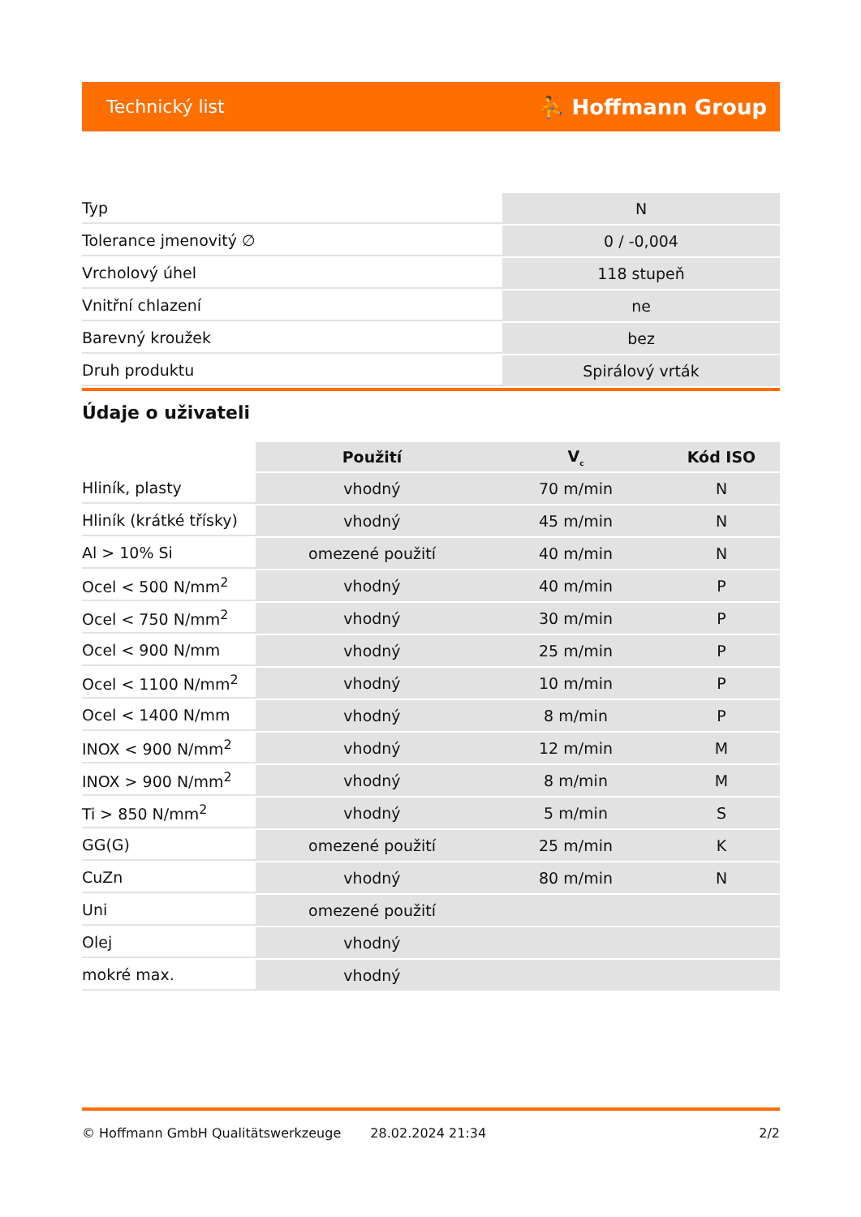Technický list ⛹ Hoffmann Group
| Typ | N |
| Tolerance jmenovitý ∅ | 0 / -0,004 |
| Vrcholový úhel | 118 stupeň |
| Vnitřní chlazení | ne |
| Barevný kroužek | bez |
| Druh produktu | Spirálový vrták |
Údaje o uživateli
| | Použití | V<sub>c</sub> | Kód ISO |
| --- | --- | --- | --- |
| Hliník, plasty | vhodný | 70 m/min | N |
| Hliník (krátké třísky) | vhodný | 45 m/min | N |
| Al > 10% Si | omezené použití | 40 m/min | N |
| Ocel < 500 N/mm<sup>2</sup> | vhodný | 40 m/min | P |
| Ocel < 750 N/mm<sup>2</sup> | vhodný | 30 m/min | P |
| Ocel < 900 N/mm | vhodný | 25 m/min | P |
| Ocel < 1100 N/mm<sup>2</sup> | vhodný | 10 m/min | P |
| Ocel < 1400 N/mm | vhodný | 8 m/min | P |
| INOX < 900 N/mm<sup>2</sup> | vhodný | 12 m/min | M |
| INOX > 900 N/mm<sup>2</sup> | vhodný | 8 m/min | M |
| Ti > 850 N/mm<sup>2</sup> | vhodný | 5 m/min | S |
| GG(G) | omezené použití | 25 m/min | K |
| CuZn | vhodný | 80 m/min | N |
| Uni | omezené použití | | |
| Olej | vhodný | | |
| mokré max. | vhodný | | |
© Hoffmann GmbH Qualitätswerkzeuge 28.02.2024 21:34 2/2